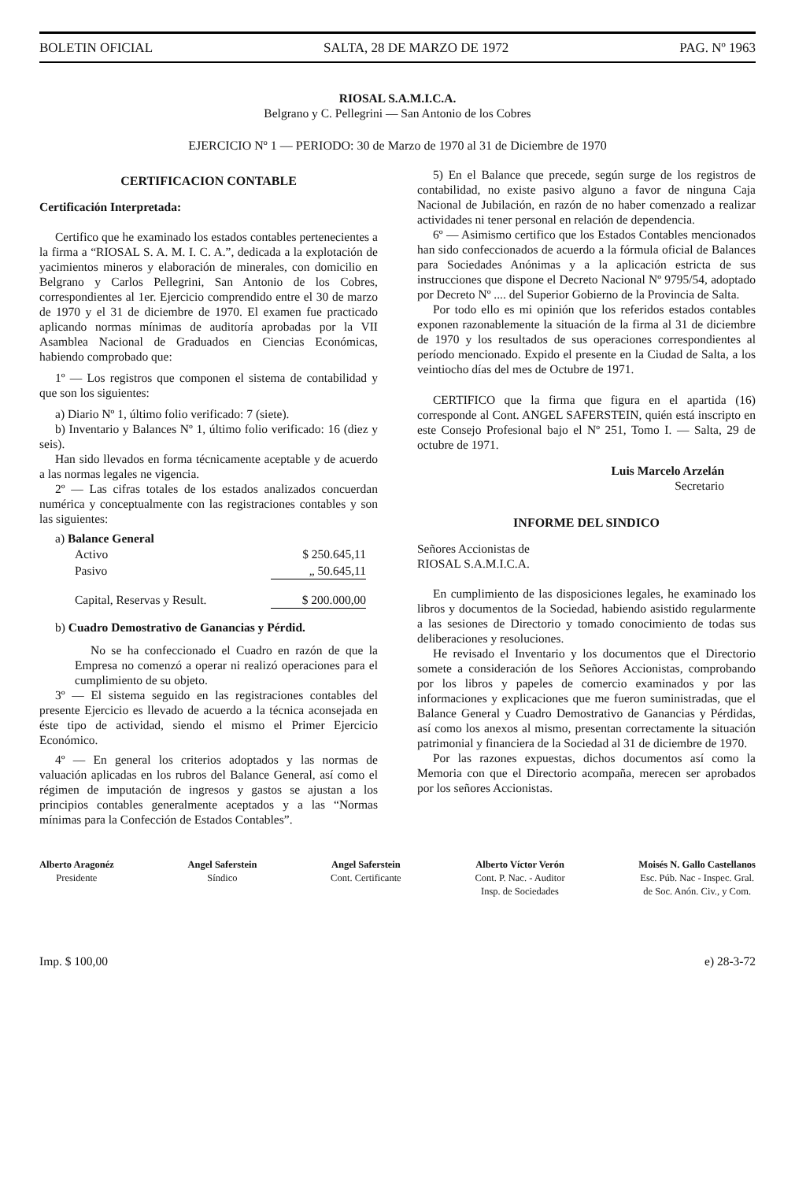BOLETIN OFICIAL SALTA, 28 DE MARZO DE 1972 PAG. Nº 1963
RIOSAL S.A.M.I.C.A.
Belgrano y C. Pellegrini — San Antonio de los Cobres
EJERCICIO Nº 1 — PERIODO: 30 de Marzo de 1970 al 31 de Diciembre de 1970
CERTIFICACION CONTABLE
Certificación Interpretada:
Certifico que he examinado los estados contables pertenecientes a la firma a “RIOSAL S. A. M. I. C. A.”, dedicada a la explotación de yacimientos mineros y elaboración de minerales, con domicilio en Belgrano y Carlos Pellegrini, San Antonio de los Cobres, correspondientes al 1er. Ejercicio comprendido entre el 30 de marzo de 1970 y el 31 de diciembre de 1970. El examen fue practicado aplicando normas mínimas de auditoría aprobadas por la VII Asamblea Nacional de Graduados en Ciencias Económicas, habiendo comprobado que:
1º — Los registros que componen el sistema de contabilidad y que son los siguientes:
a) Diario Nº 1, último folio verificado: 7 (siete).
b) Inventario y Balances Nº 1, último folio verificado: 16 (diez y seis).
Han sido llevados en forma técnicamente aceptable y de acuerdo a las normas legales ne vigencia.
2º — Las cifras totales de los estados analizados concuerdan numérica y conceptualmente con las registraciones contables y son las siguientes:
a) Balance General
| Activo | $ 250.645,11 |
| Pasivo | „ 50.645,11 |
| Capital, Reservas y Result. | $ 200.000,00 |
b) Cuadro Demostrativo de Ganancias y Pérdid.
No se ha confeccionado el Cuadro en razón de que la Empresa no comenzó a operar ni realizó operaciones para el cumplimiento de su objeto.
3º — El sistema seguido en las registraciones contables del presente Ejercicio es llevado de acuerdo a la técnica aconsejada en éste tipo de actividad, siendo el mismo el Primer Ejercicio Económico.
4º — En general los criterios adoptados y las normas de valuación aplicadas en los rubros del Balance General, así como el régimen de imputación de ingresos y gastos se ajustan a los principios contables generalmente aceptados y a las “Normas mínimas para la Confección de Estados Contables”.
5) En el Balance que precede, según surge de los registros de contabilidad, no existe pasivo alguno a favor de ninguna Caja Nacional de Jubilación, en razón de no haber comenzado a realizar actividades ni tener personal en relación de dependencia.
6º — Asimismo certifico que los Estados Contables mencionados han sido confeccionados de acuerdo a la fórmula oficial de Balances para Sociedades Anónimas y a la aplicación estricta de sus instrucciones que dispone el Decreto Nacional Nº 9795/54, adoptado por Decreto Nº .... del Superior Gobierno de la Provincia de Salta.
Por todo ello es mi opinión que los referidos estados contables exponen razonablemente la situación de la firma al 31 de diciembre de 1970 y los resultados de sus operaciones correspondientes al período mencionado. Expido el presente en la Ciudad de Salta, a los veintiocho días del mes de Octubre de 1971.
CERTIFICO que la firma que figura en el apartida (16) corresponde al Cont. ANGEL SAFERSTEIN, quién está inscripto en este Consejo Profesional bajo el Nº 251, Tomo I. — Salta, 29 de octubre de 1971.
Luis Marcelo Arzelán
Secretario
INFORME DEL SINDICO
Señores Accionistas de
RIOSAL S.A.M.I.C.A.
En cumplimiento de las disposiciones legales, he examinado los libros y documentos de la Sociedad, habiendo asistido regularmente a las sesiones de Directorio y tomado conocimiento de todas sus deliberaciones y resoluciones.
He revisado el Inventario y los documentos que el Directorio somete a consideración de los Señores Accionistas, comprobando por los libros y papeles de comercio examinados y por las informaciones y explicaciones que me fueron suministradas, que el Balance General y Cuadro Demostrativo de Ganancias y Pérdidas, así como los anexos al mismo, presentan correctamente la situación patrimonial y financiera de la Sociedad al 31 de diciembre de 1970.
Por las razones expuestas, dichos documentos así como la Memoria con que el Directorio acompaña, merecen ser aprobados por los señores Accionistas.
Alberto Aragonéz
Presidente
Angel Saferstein
Síndico
Angel Saferstein
Cont. Certificante
Alberto Víctor Verón
Cont. P. Nac. - Auditor
Insp. de Sociedades
Moisés N. Gallo Castellanos
Esc. Púb. Nac - Inspec. Gral.
de Soc. Anón. Civ., y Com.
Imp. $ 100,00 e) 28-3-72